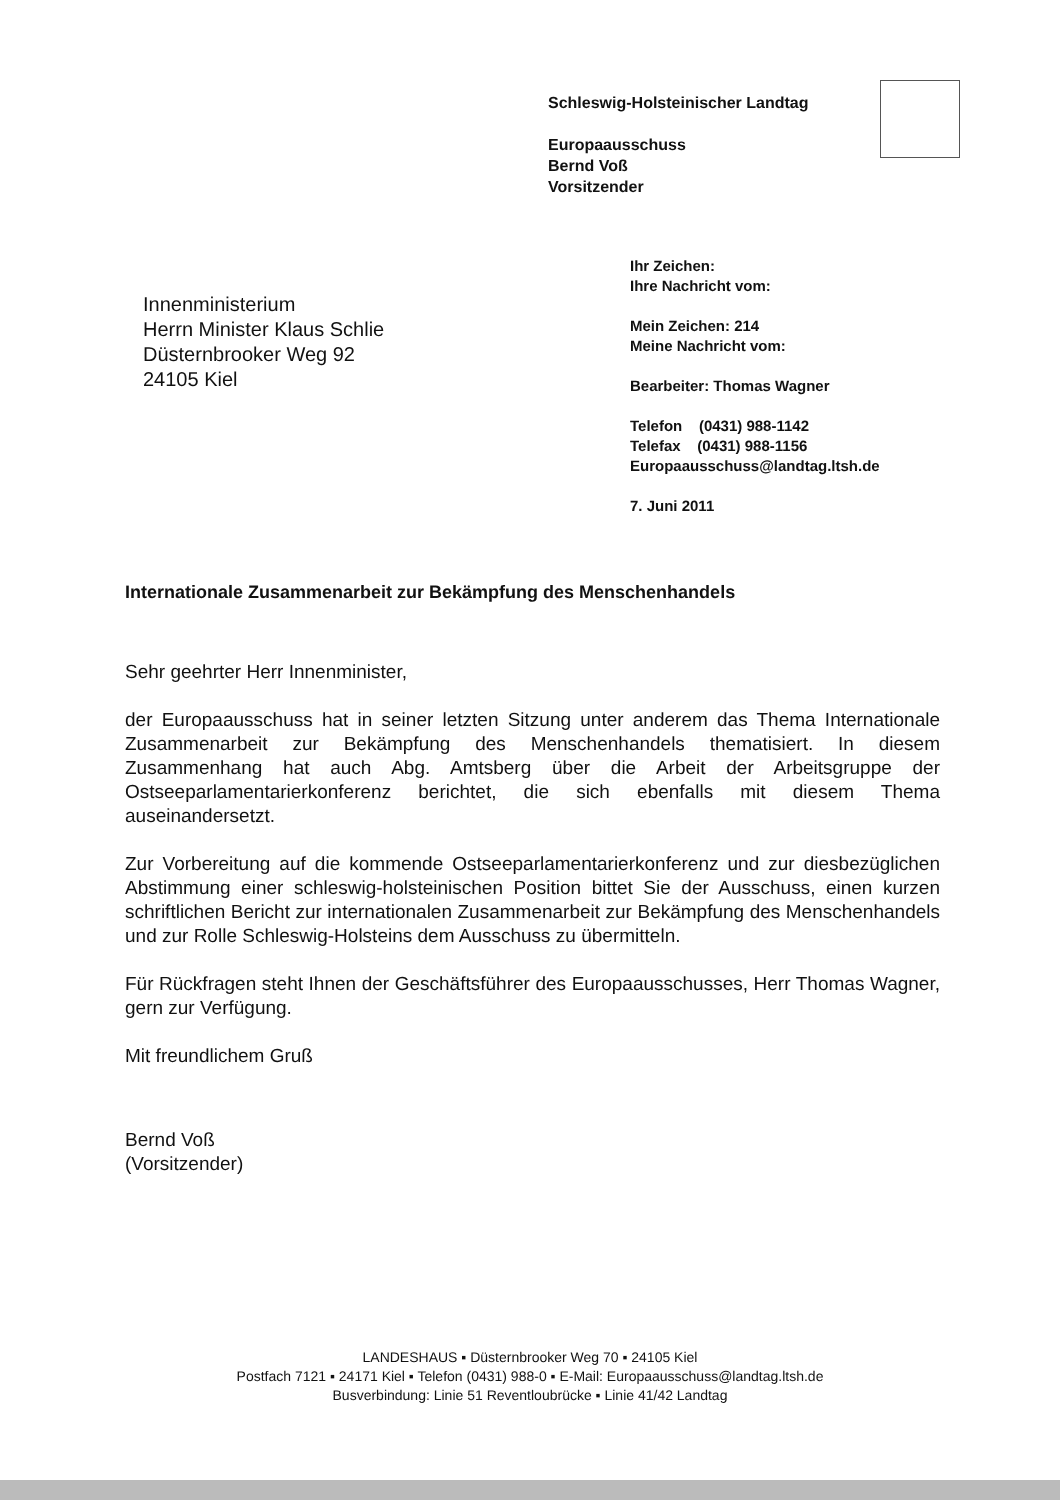Schleswig-Holsteinischer Landtag
Europaausschuss
Bernd Voß
Vorsitzender
Ihr Zeichen:
Ihre Nachricht vom:
Mein Zeichen: 214
Meine Nachricht vom:
Bearbeiter: Thomas Wagner
Telefon (0431) 988-1142
Telefax (0431) 988-1156
Europaausschuss@landtag.ltsh.de
7. Juni 2011
Innenministerium
Herrn Minister Klaus Schlie
Düsternbrooker Weg 92
24105 Kiel
Internationale Zusammenarbeit zur Bekämpfung des Menschenhandels
Sehr geehrter Herr Innenminister,
der Europaausschuss hat in seiner letzten Sitzung unter anderem das Thema Internationale Zusammenarbeit zur Bekämpfung des Menschenhandels thematisiert. In diesem Zusammenhang hat auch Abg. Amtsberg über die Arbeit der Arbeitsgruppe der Ostseeparlamentarierkonferenz berichtet, die sich ebenfalls mit diesem Thema auseinandersetzt.
Zur Vorbereitung auf die kommende Ostseeparlamentarierkonferenz und zur diesbezüglichen Abstimmung einer schleswig-holsteinischen Position bittet Sie der Ausschuss, einen kurzen schriftlichen Bericht zur internationalen Zusammenarbeit zur Bekämpfung des Menschenhandels und zur Rolle Schleswig-Holsteins dem Ausschuss zu übermitteln.
Für Rückfragen steht Ihnen der Geschäftsführer des Europaausschusses, Herr Thomas Wagner, gern zur Verfügung.
Mit freundlichem Gruß
Bernd Voß
(Vorsitzender)
LANDESHAUS ▪ Düsternbrooker Weg 70 ▪ 24105 Kiel
Postfach 7121 ▪ 24171 Kiel ▪ Telefon (0431) 988-0 ▪ E-Mail: Europaausschuss@landtag.ltsh.de
Busverbindung: Linie 51 Reventloubrücke ▪ Linie 41/42 Landtag